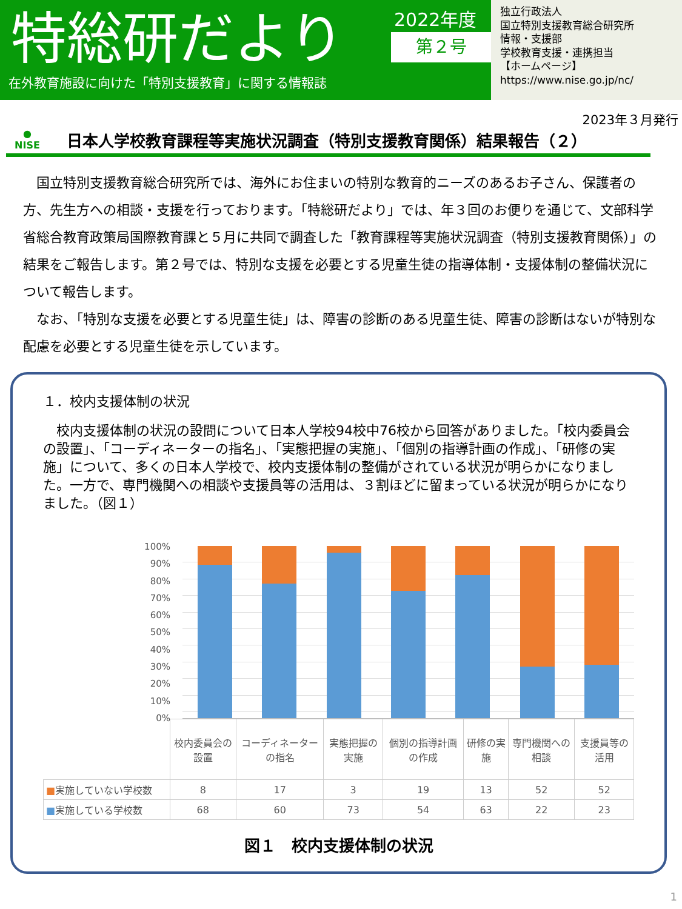特総研だより
在外教育施設に向けた「特別支援教育」に関する情報誌
2022年度
第２号
独立行政法人
国立特別支援教育総合研究所
情報・支援部
学校教育支援・連携担当
【ホームページ】
https://www.nise.go.jp/nc/
2023年３月発行
●
NISE
日本人学校教育課程等実施状況調査（特別支援教育関係）結果報告（２）
　国立特別支援教育総合研究所では、海外にお住まいの特別な教育的ニーズのあるお子さん、保護者の方、先生方への相談・支援を行っております。「特総研だより」では、年３回のお便りを通じて、文部科学省総合教育政策局国際教育課と５月に共同で調査した「教育課程等実施状況調査（特別支援教育関係）」の結果をご報告します。第２号では、特別な支援を必要とする児童生徒の指導体制・支援体制の整備状況について報告します。
　なお、「特別な支援を必要とする児童生徒」は、障害の診断のある児童生徒、障害の診断はないが特別な配慮を必要とする児童生徒を示しています。
１．校内支援体制の状況
　校内支援体制の状況の設問について日本人学校94校中76校から回答がありました。「校内委員会の設置」、「コーディネーターの指名」、「実態把握の実施」、「個別の指導計画の作成」、「研修の実施」について、多くの日本人学校で、校内支援体制の整備がされている状況が明らかになりました。一方で、専門機関への相談や支援員等の活用は、３割ほどに留まっている状況が明らかになりました。（図１）
100%
90%
80%
70%
60%
50%
40%
30%
20%
10%
0%
| | 校内委員会の設置 | コーディネーターの指名 | 実態把握の実施 | 個別の指導計画の作成 | 研修の実施 | 専門機関への相談 | 支援員等の活用 |
| --- | --- | --- | --- | --- | --- | --- | --- |
| ■ 実施していない学校数 | 8 | 17 | 3 | 19 | 13 | 52 | 52 |
| ■ 実施している学校数 | 68 | 60 | 73 | 54 | 63 | 22 | 23 |
図１　校内支援体制の状況
1